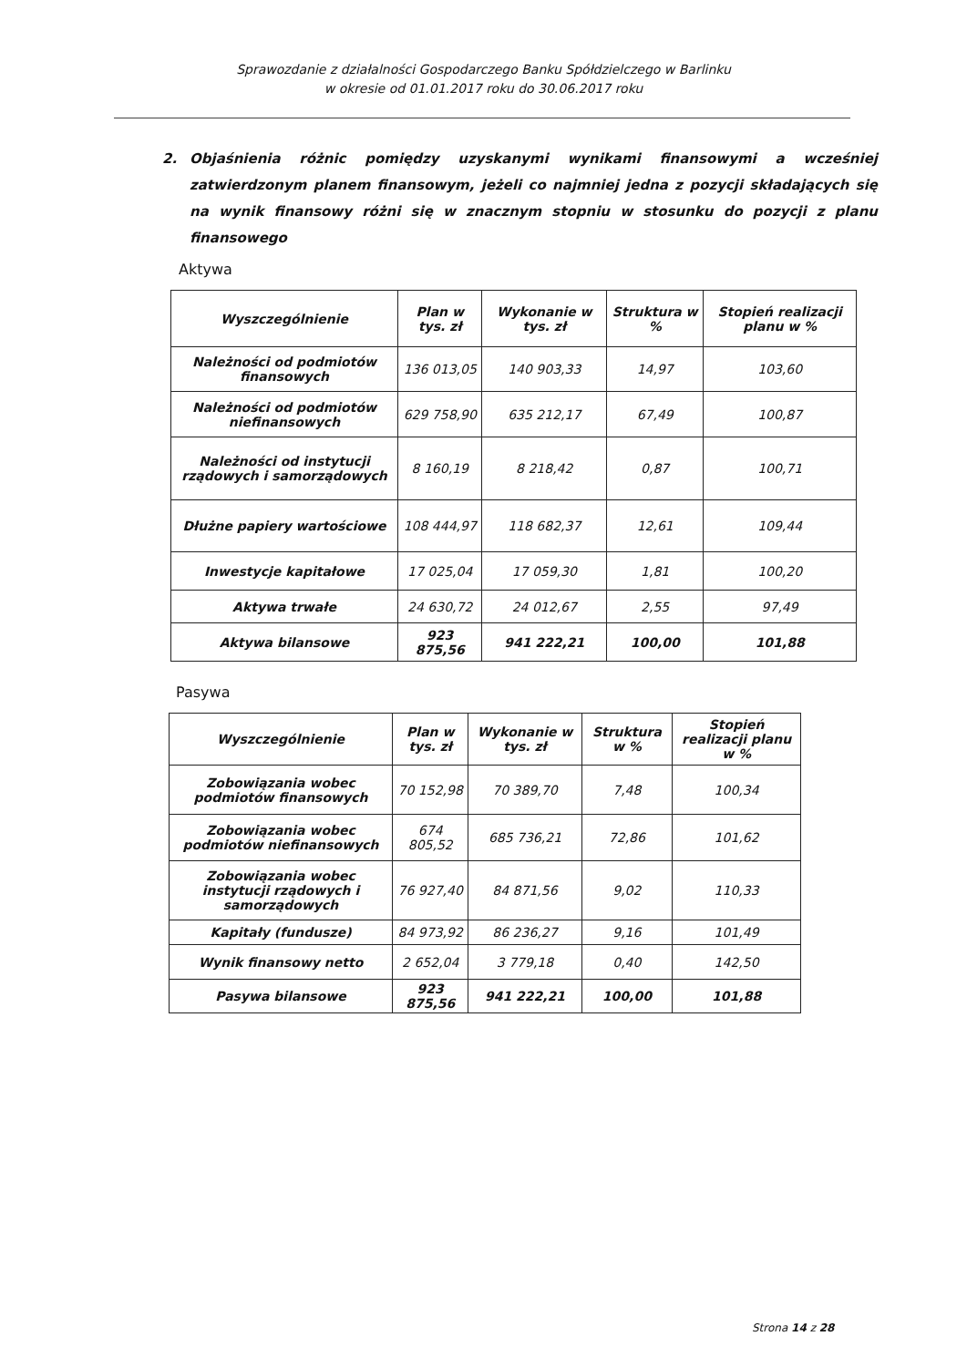Sprawozdanie z działalności Gospodarczego Banku Spółdzielczego w Barlinku
w okresie od 01.01.2017 roku do 30.06.2017 roku
2. Objaśnienia różnic pomiędzy uzyskanymi wynikami finansowymi a wcześniej zatwierdzonym planem finansowym, jeżeli co najmniej jedna z pozycji składających się na wynik finansowy różni się w znacznym stopniu w stosunku do pozycji z planu finansowego
Aktywa
| Wyszczególnienie | Plan w tys. zł | Wykonanie w tys. zł | Struktura w % | Stopień realizacji planu w % |
| --- | --- | --- | --- | --- |
| Należności od podmiotów finansowych | 136 013,05 | 140 903,33 | 14,97 | 103,60 |
| Należności od podmiotów niefinansowych | 629 758,90 | 635 212,17 | 67,49 | 100,87 |
| Należności od instytucji rządowych i samorządowych | 8 160,19 | 8 218,42 | 0,87 | 100,71 |
| Dłużne papiery wartościowe | 108 444,97 | 118 682,37 | 12,61 | 109,44 |
| Inwestycje kapitałowe | 17 025,04 | 17 059,30 | 1,81 | 100,20 |
| Aktywa trwałe | 24 630,72 | 24 012,67 | 2,55 | 97,49 |
| Aktywa bilansowe | 923 875,56 | 941 222,21 | 100,00 | 101,88 |
Pasywa
| Wyszczególnienie | Plan w tys. zł | Wykonanie w tys. zł | Struktura w % | Stopień realizacji planu w % |
| --- | --- | --- | --- | --- |
| Zobowiązania wobec podmiotów finansowych | 70 152,98 | 70 389,70 | 7,48 | 100,34 |
| Zobowiązania wobec podmiotów niefinansowych | 674 805,52 | 685 736,21 | 72,86 | 101,62 |
| Zobowiązania wobec instytucji rządowych i samorządowych | 76 927,40 | 84 871,56 | 9,02 | 110,33 |
| Kapitały (fundusze) | 84 973,92 | 86 236,27 | 9,16 | 101,49 |
| Wynik finansowy netto | 2 652,04 | 3 779,18 | 0,40 | 142,50 |
| Pasywa bilansowe | 923 875,56 | 941 222,21 | 100,00 | 101,88 |
Strona 14 z 28